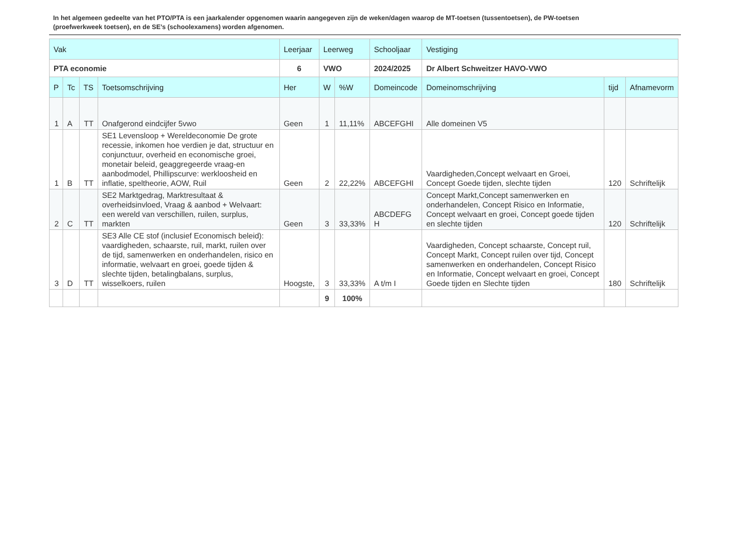In het algemeen gedeelte van het PTO/PTA is een jaarkalender opgenomen waarin aangegeven zijn de weken/dagen waarop de MT-toetsen (tussentoetsen), de PW-toetsen (proefwerkweek toetsen), en de SE’s (schoolexamens) worden afgenomen.
| Vak | | | | Leerjaar | Leerweg | | Schooljaar | Vestiging | | |
| --- | --- | --- | --- | --- | --- | --- | --- | --- | --- | --- |
| PTA economie | | | | 6 | VWO | | 2024/2025 | Dr Albert Schweitzer HAVO-VWO | | |
| P | Tc | TS | Toetsomschrijving | Her | W | %W | Domeincode | Domeinomschrijving | tijd | Afnamevorm |
| 1 | A | TT | Onafgerond eindcijfer 5vwo | Geen | 1 | 11,11% | ABCEFGHI | Alle domeinen V5 | | |
| 1 | B | TT | SE1 Levensloop + Wereldeconomie De grote recessie, inkomen hoe verdien je dat, structuur en conjunctuur, overheid en economische groei, monetair beleid, geaggregeerde vraag-en aanbodmodel, Phillipscurve: werkloosheid en inflatie, speltheorie, AOW, Ruil | Geen | 2 | 22,22% | ABCEFGHI | Vaardigheden,Concept welvaart en Groei, Concept Goede tijden, slechte tijden | 120 | Schriftelijk |
| 2 | C | TT | SE2 Marktgedrag, Marktresultaat & overheidsinvloed, Vraag & aanbod + Welvaart: een wereld van verschillen, ruilen, surplus, markten | Geen | 3 | 33,33% | ABCDEFG H | Concept Markt,Concept samenwerken en onderhandelen, Concept Risico en Informatie, Concept welvaart en groei, Concept goede tijden en slechte tijden | 120 | Schriftelijk |
| 3 | D | TT | SE3 Alle CE stof (inclusief Economisch beleid): vaardigheden, schaarste, ruil, markt, ruilen over de tijd, samenwerken en onderhandelen, risico en informatie, welvaart en groei, goede tijden & slechte tijden, betalingbalans, surplus, wisselkoers, ruilen | Hoogste, | 3 | 33,33% | A t/m I | Vaardigheden, Concept schaarste, Concept ruil, Concept Markt, Concept ruilen over tijd, Concept samenwerken en onderhandelen, Concept Risico en Informatie, Concept welvaart en groei, Concept Goede tijden en Slechte tijden | 180 | Schriftelijk |
| | | | | | 9 | 100% | | | | |